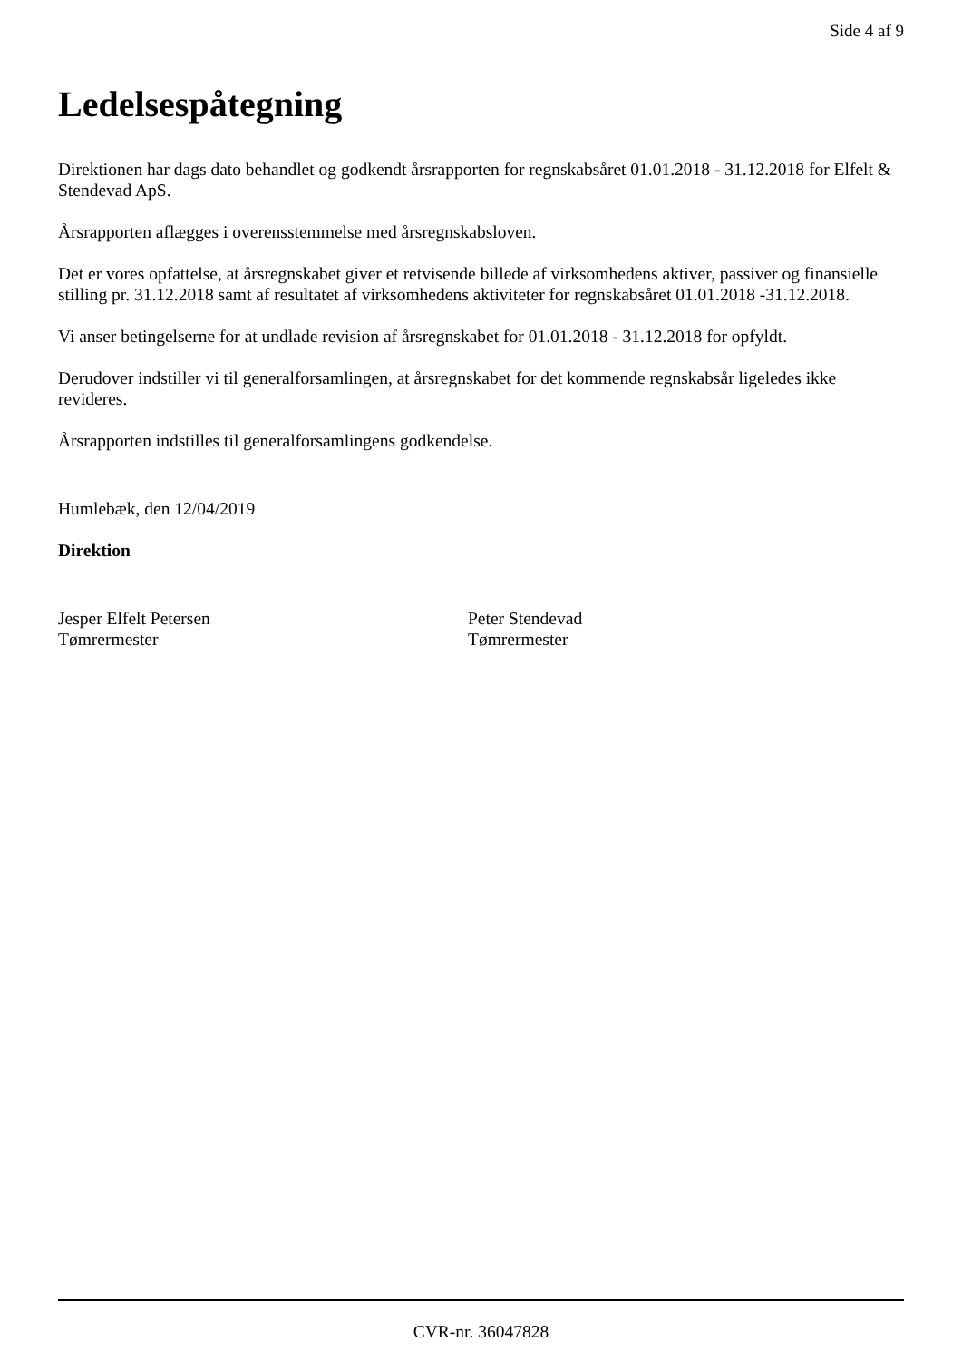Side 4 af 9
Ledelsespåtegning
Direktionen har dags dato behandlet og godkendt årsrapporten for regnskabsåret 01.01.2018 - 31.12.2018 for Elfelt & Stendevad ApS.
Årsrapporten aflægges i overensstemmelse med årsregnskabsloven.
Det er vores opfattelse, at årsregnskabet giver et retvisende billede af virksomhedens aktiver, passiver og finansielle stilling pr. 31.12.2018 samt af resultatet af virksomhedens aktiviteter for regnskabsåret 01.01.2018 -31.12.2018.
Vi anser betingelserne for at undlade revision af årsregnskabet for 01.01.2018 - 31.12.2018 for opfyldt.
Derudover indstiller vi til generalforsamlingen, at årsregnskabet for det kommende regnskabsår ligeledes ikke revideres.
Årsrapporten indstilles til generalforsamlingens godkendelse.
Humlebæk, den 12/04/2019
Direktion
Jesper Elfelt Petersen
Tømrermester
Peter Stendevad
Tømrermester
CVR-nr. 36047828